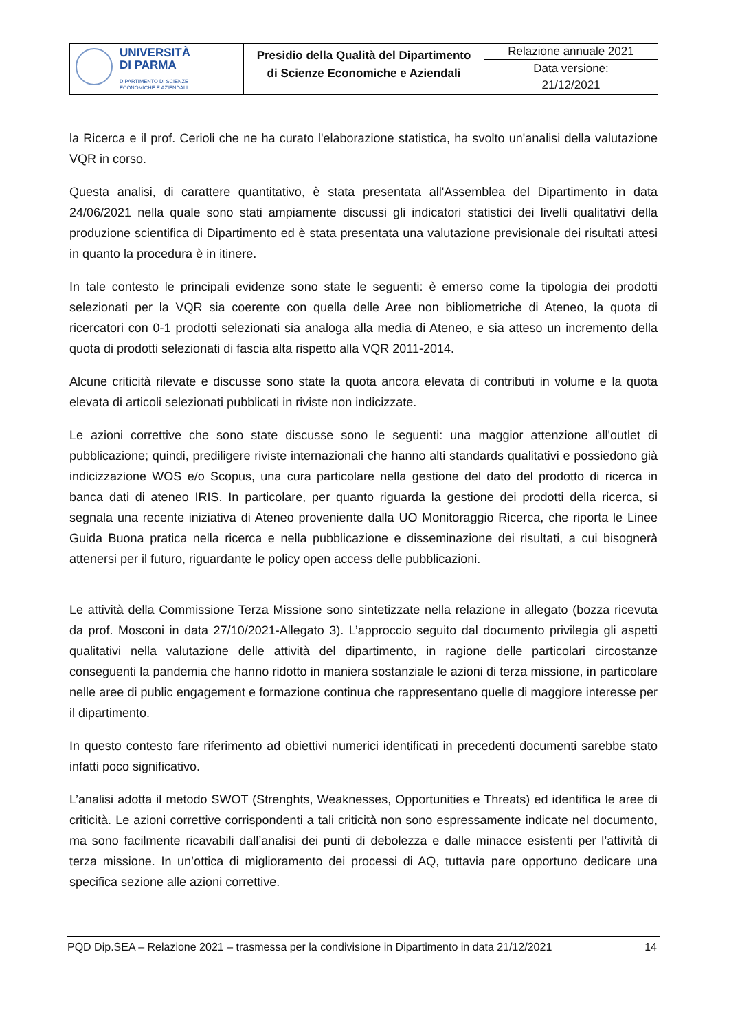| UNIVERSITÀ DI PARMA DIPARTIMENTO DI SCIENZE ECONOMICHE E AZIENDALI | Presidio della Qualità del Dipartimento di Scienze Economiche e Aziendali | Relazione annuale 2021 |
| | | Data versione: 21/12/2021 |
la Ricerca e il prof. Cerioli che ne ha curato l'elaborazione statistica, ha svolto un'analisi della valutazione VQR in corso.
Questa analisi, di carattere quantitativo, è stata presentata all'Assemblea del Dipartimento in data 24/06/2021 nella quale sono stati ampiamente discussi gli indicatori statistici dei livelli qualitativi della produzione scientifica di Dipartimento ed è stata presentata una valutazione previsionale dei risultati attesi in quanto la procedura è in itinere.
In tale contesto le principali evidenze sono state le seguenti: è emerso come la tipologia dei prodotti selezionati per la VQR sia coerente con quella delle Aree non bibliometriche di Ateneo, la quota di ricercatori con 0-1 prodotti selezionati sia analoga alla media di Ateneo, e sia atteso un incremento della quota di prodotti selezionati di fascia alta rispetto alla VQR 2011-2014.
Alcune criticità rilevate e discusse sono state la quota ancora elevata di contributi in volume e la quota elevata di articoli selezionati pubblicati in riviste non indicizzate.
Le azioni correttive che sono state discusse sono le seguenti: una maggior attenzione all'outlet di pubblicazione; quindi, prediligere riviste internazionali che hanno alti standards qualitativi e possiedono già indicizzazione WOS e/o Scopus, una cura particolare nella gestione del dato del prodotto di ricerca in banca dati di ateneo IRIS. In particolare, per quanto riguarda la gestione dei prodotti della ricerca, si segnala una recente iniziativa di Ateneo proveniente dalla UO Monitoraggio Ricerca, che riporta le Linee Guida Buona pratica nella ricerca e nella pubblicazione e disseminazione dei risultati, a cui bisognerà attenersi per il futuro, riguardante le policy open access delle pubblicazioni.
Le attività della Commissione Terza Missione sono sintetizzate nella relazione in allegato (bozza ricevuta da prof. Mosconi in data 27/10/2021-Allegato 3). L’approccio seguito dal documento privilegia gli aspetti qualitativi nella valutazione delle attività del dipartimento, in ragione delle particolari circostanze conseguenti la pandemia che hanno ridotto in maniera sostanziale le azioni di terza missione, in particolare nelle aree di public engagement e formazione continua che rappresentano quelle di maggiore interesse per il dipartimento.
In questo contesto fare riferimento ad obiettivi numerici identificati in precedenti documenti sarebbe stato infatti poco significativo.
L’analisi adotta il metodo SWOT (Strenghts, Weaknesses, Opportunities e Threats) ed identifica le aree di criticità. Le azioni correttive corrispondenti a tali criticità non sono espressamente indicate nel documento, ma sono facilmente ricavabili dall’analisi dei punti di debolezza e dalle minacce esistenti per l’attività di terza missione. In un’ottica di miglioramento dei processi di AQ, tuttavia pare opportuno dedicare una specifica sezione alle azioni correttive.
PQD Dip.SEA – Relazione 2021 – trasmessa per la condivisione in Dipartimento in data 21/12/2021 14